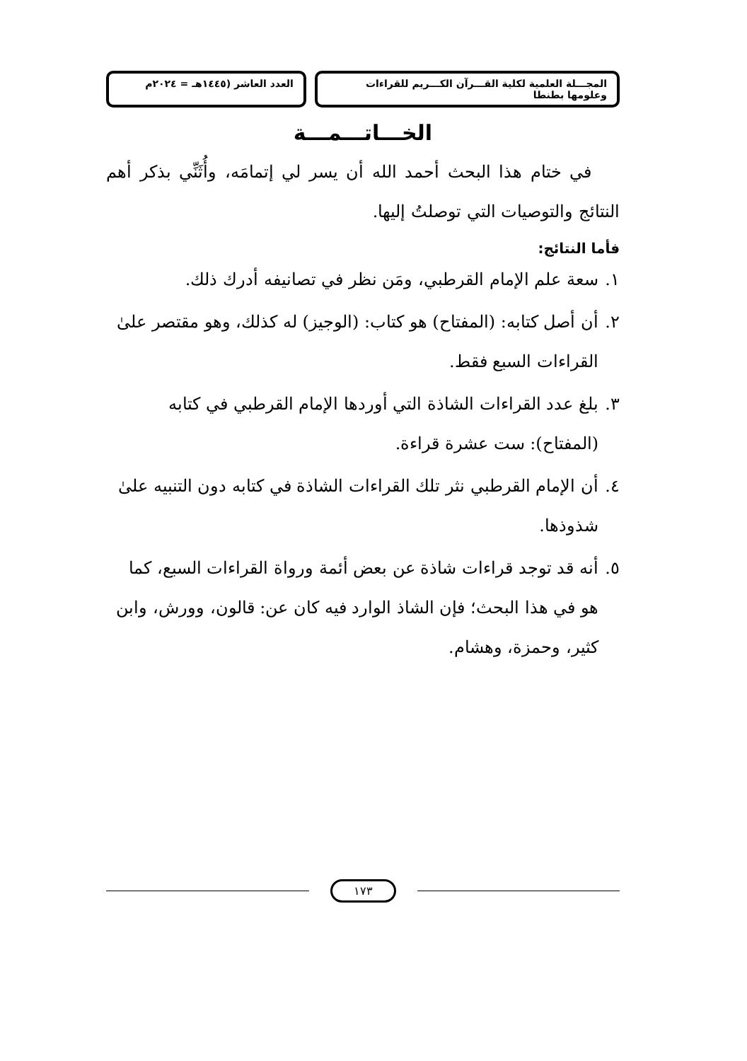المجـــلة العلمية لكلية القـــرآن الكـــريم للقراءات وعلومها بطنطا
العدد العاشر (١٤٤٥هـ = ٢٠٢٤م
الخـــاتـــمـــة
في ختام هذا البحث أحمد الله أن يسر لي إتمامَه، وأُثَنِّي بذكر أهم النتائج والتوصيات التي توصلتُ إليها.
فأما النتائج:
١. سعة علم الإمام القرطبي، ومَن نظر في تصانيفه أدرك ذلك.
٢. أن أصل كتابه: (المفتاح) هو كتاب: (الوجيز) له كذلك، وهو مقتصر علىٰ القراءات السبع فقط.
٣. بلغ عدد القراءات الشاذة التي أوردها الإمام القرطبي في كتابه (المفتاح): ست عشرة قراءة.
٤. أن الإمام القرطبي نثر تلك القراءات الشاذة في كتابه دون التنبيه علىٰ شذوذها.
٥. أنه قد توجد قراءات شاذة عن بعض أئمة ورواة القراءات السبع، كما هو في هذا البحث؛ فإن الشاذ الوارد فيه كان عن: قالون، وورش، وابن كثير، وحمزة، وهشام.
١٧٣